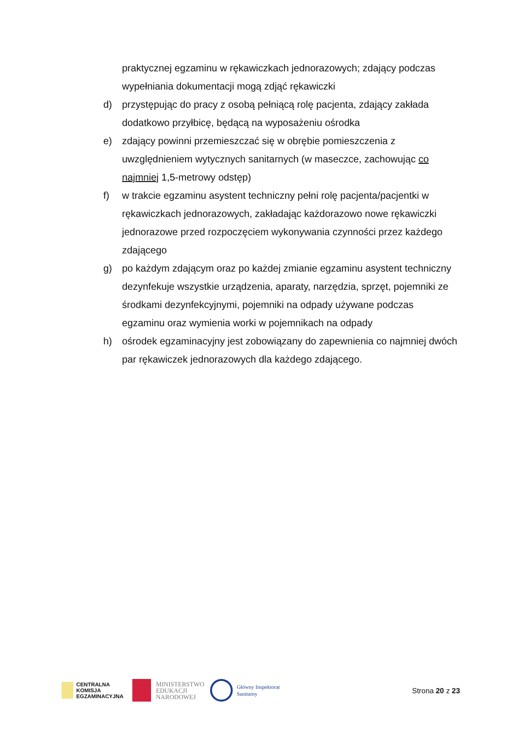praktycznej egzaminu w rękawiczkach jednorazowych; zdający podczas wypełniania dokumentacji mogą zdjąć rękawiczki
d) przystępując do pracy z osobą pełniącą rolę pacjenta, zdający zakłada dodatkowo przyłbicę, będącą na wyposażeniu ośrodka
e) zdający powinni przemieszczać się w obrębie pomieszczenia z uwzględnieniem wytycznych sanitarnych (w maseczce, zachowując co najmniej 1,5-metrowy odstęp)
f) w trakcie egzaminu asystent techniczny pełni rolę pacjenta/pacjentki w rękawiczkach jednorazowych, zakładając każdorazowo nowe rękawiczki jednorazowe przed rozpoczęciem wykonywania czynności przez każdego zdającego
g) po każdym zdającym oraz po każdej zmianie egzaminu asystent techniczny dezynfekuje wszystkie urządzenia, aparaty, narzędzia, sprzęt, pojemniki ze środkami dezynfekcyjnymi, pojemniki na odpady używane podczas egzaminu oraz wymienia worki w pojemnikach na odpady
h) ośrodek egzaminacyjny jest zobowiązany do zapewnienia co najmniej dwóch par rękawiczek jednorazowych dla każdego zdającego.
CENTRALNA
KOMISJA
EGZAMINACYJNA
MINISTERSTWO
EDUKACJI
NARODOWEJ
Główny Inspektorat
Sanitarny
Strona 20 z 23